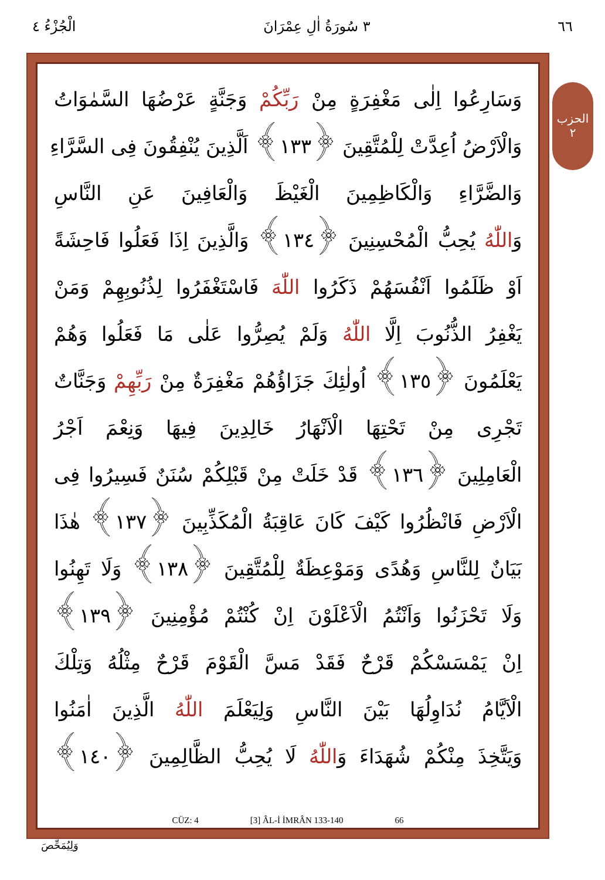٦٦ ٣ سُورَةُ اٰلِ عِمْرَانَ الْجُزْءُ ٤
الحزب ٢
وَسَارِعُوا اِلٰى مَغْفِرَةٍ مِنْ رَبِّكُمْ وَجَنَّةٍ عَرْضُهَا السَّمٰوَاتُ
وَالْاَرْضُ اُعِدَّتْ لِلْمُتَّقِينَ ﴿١٣٣﴾ اَلَّذِينَ يُنْفِقُونَ فِى السَّرَّاءِ
وَالضَّرَّاءِ وَالْكَاظِمِينَ الْغَيْظَ وَالْعَافِينَ عَنِ النَّاسِ
وَاللّٰهُ يُحِبُّ الْمُحْسِنِينَ ﴿١٣٤﴾ وَالَّذِينَ اِذَا فَعَلُوا فَاحِشَةً
اَوْ ظَلَمُوا اَنْفُسَهُمْ ذَكَرُوا اللّٰهَ فَاسْتَغْفَرُوا لِذُنُوبِهِمْ وَمَنْ
يَغْفِرُ الذُّنُوبَ اِلَّا اللّٰهُ وَلَمْ يُصِرُّوا عَلٰى مَا فَعَلُوا وَهُمْ
يَعْلَمُونَ ﴿١٣٥﴾ اُولٰئِكَ جَزَاؤُهُمْ مَغْفِرَةٌ مِنْ رَبِّهِمْ وَجَنَّاتٌ
تَجْرِى مِنْ تَحْتِهَا الْاَنْهَارُ خَالِدِينَ فِيهَا وَنِعْمَ اَجْرُ
الْعَامِلِينَ ﴿١٣٦﴾ قَدْ خَلَتْ مِنْ قَبْلِكُمْ سُنَنٌ فَسِيرُوا فِى
الْاَرْضِ فَانْظُرُوا كَيْفَ كَانَ عَاقِبَةُ الْمُكَذِّبِينَ ﴿١٣٧﴾ هٰذَا
بَيَانٌ لِلنَّاسِ وَهُدًى وَمَوْعِظَةٌ لِلْمُتَّقِينَ ﴿١٣٨﴾ وَلَا تَهِنُوا
وَلَا تَحْزَنُوا وَاَنْتُمُ الْاَعْلَوْنَ اِنْ كُنْتُمْ مُؤْمِنِينَ ﴿١٣٩﴾
اِنْ يَمْسَسْكُمْ قَرْحٌ فَقَدْ مَسَّ الْقَوْمَ قَرْحٌ مِثْلُهُ وَتِلْكَ
الْاَيَّامُ نُدَاوِلُهَا بَيْنَ النَّاسِ وَلِيَعْلَمَ اللّٰهُ الَّذِينَ اٰمَنُوا
وَيَتَّخِذَ مِنْكُمْ شُهَدَاءَ وَاللّٰهُ لَا يُحِبُّ الظَّالِمِينَ ﴿١٤٠﴾
CÜZ: 4 [3] ÂL-İ İMRÂN 133-140 66
وَلِيُمَحِّصَ